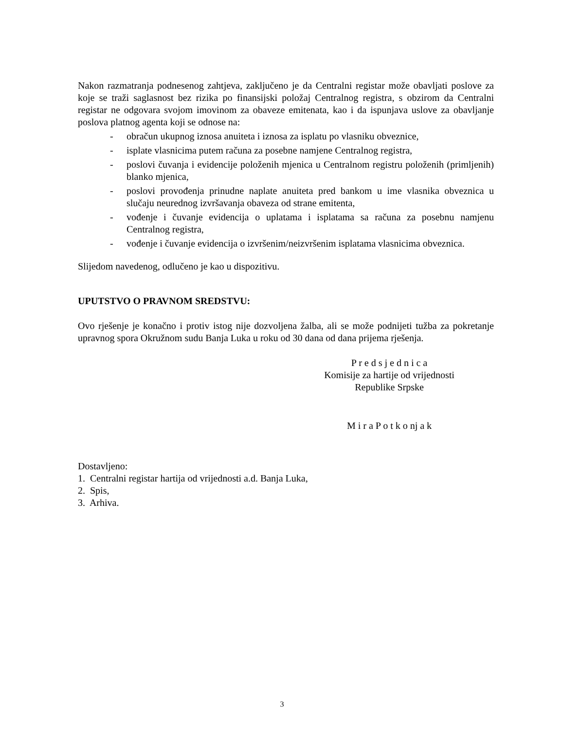Nakon razmatranja podnesenog zahtjeva, zaključeno je da Centralni registar može obavljati poslove za koje se traži saglasnost bez rizika po finansijski položaj Centralnog registra, s obzirom da Centralni registar ne odgovara svojom imovinom za obaveze emitenata, kao i da ispunjava uslove za obavljanje poslova platnog agenta koji se odnose na:
- obračun ukupnog iznosa anuiteta i iznosa za isplatu po vlasniku obveznice,
- isplate vlasnicima putem računa za posebne namjene Centralnog registra,
- poslovi čuvanja i evidencije položenih mjenica u Centralnom registru položenih (primljenih) blanko mjenica,
- poslovi provođenja prinudne naplate anuiteta pred bankom u ime vlasnika obveznica u slučaju neurednog izvršavanja obaveza od strane emitenta,
- vođenje i čuvanje evidencija o uplatama i isplatama sa računa za posebnu namjenu Centralnog registra,
- vođenje i čuvanje evidencija o izvršenim/neizvršenim isplatama vlasnicima obveznica.
Slijedom navedenog, odlučeno je kao u dispozitivu.
UPUTSTVO O PRAVNOM SREDSTVU:
Ovo rješenje je konačno i protiv istog nije dozvoljena žalba, ali se može podnijeti tužba za pokretanje upravnog spora Okružnom sudu Banja Luka u roku od 30 dana od dana prijema rješenja.
P r e d s j e d n i c a
Komisije za hartije od vrijednosti
Republike Srpske
M i r a P o t k o nj a k
Dostavljeno:
1. Centralni registar hartija od vrijednosti a.d. Banja Luka,
2. Spis,
3. Arhiva.
3